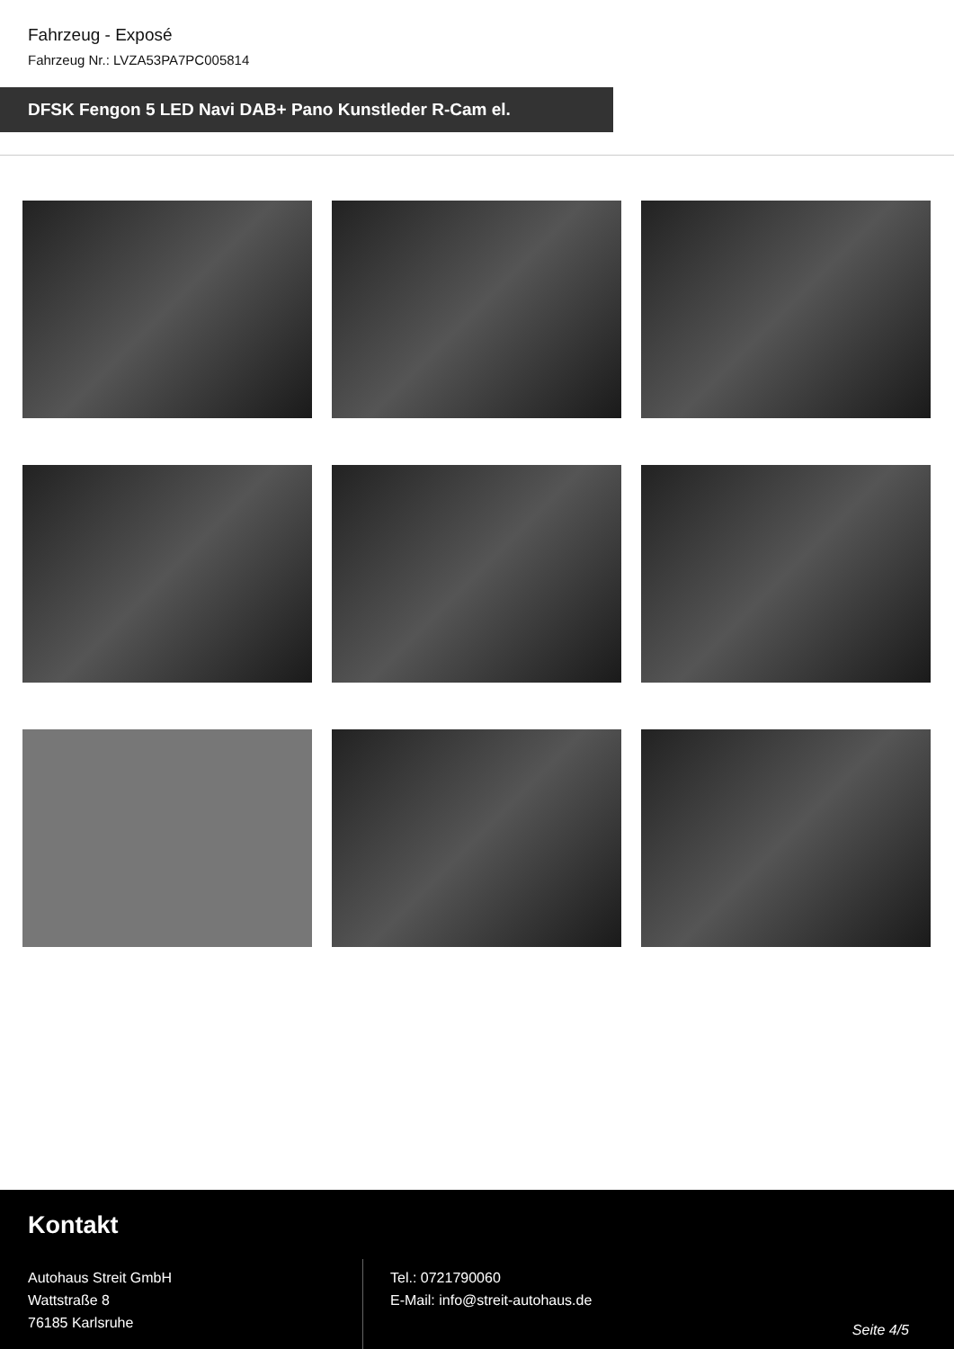Fahrzeug - Exposé
Fahrzeug Nr.: LVZA53PA7PC005814
DFSK Fengon 5 LED Navi DAB+ Pano Kunstleder R-Cam el.
Kontakt
Autohaus Streit GmbH
Wattstraße 8
76185 Karlsruhe
Tel.: 0721790060
E-Mail: info@streit-autohaus.de
Seite 4/5